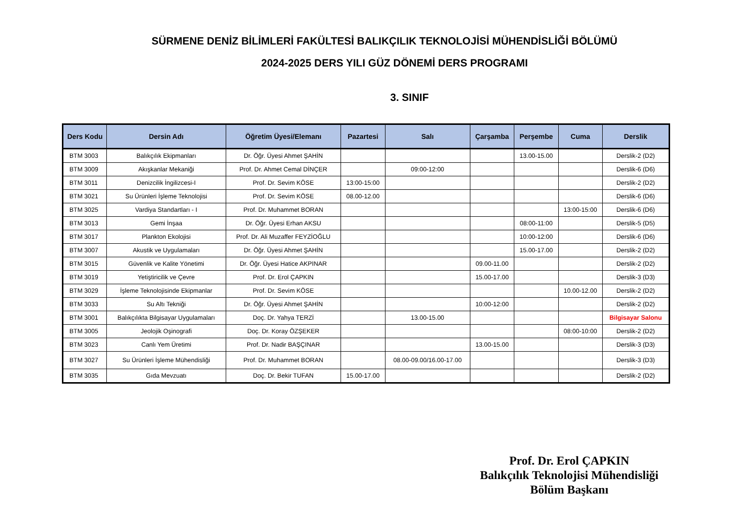SÜRMENE DENİZ BİLİMLERİ FAKÜLTESİ BALIKÇILIK TEKNOLOJİSİ MÜHENDİSLİĞİ BÖLÜMÜ
2024-2025 DERS YILI GÜZ DÖNEMİ DERS PROGRAMI
3. SINIF
| Ders Kodu | Dersin Adı | Öğretim Üyesi/Elemanı | Pazartesi | Salı | Çarşamba | Perşembe | Cuma | Derslik |
| --- | --- | --- | --- | --- | --- | --- | --- | --- |
| BTM 3003 | Balıkçılık Ekipmanları | Dr. Öğr. Üyesi Ahmet ŞAHİN | | | | 13.00-15.00 | | Derslik-2 (D2) |
| BTM 3009 | Akışkanlar Mekaniği | Prof. Dr. Ahmet Cemal DİNÇER | | 09:00-12:00 | | | | Derslik-6 (D6) |
| BTM 3011 | Denizcilik İngilizcesi-I | Prof. Dr. Sevim KÖSE | 13:00-15:00 | | | | | Derslik-2 (D2) |
| BTM 3021 | Su Ürünleri İşleme Teknolojisi | Prof. Dr. Sevim KÖSE | 08.00-12.00 | | | | | Derslik-6 (D6) |
| BTM 3025 | Vardiya Standartları - I | Prof. Dr. Muhammet BORAN | | | | | 13:00-15:00 | Derslik-6 (D6) |
| BTM 3013 | Gemi İnşaa | Dr. Öğr. Üyesi Erhan AKSU | | | | 08:00-11:00 | | Derslik-5 (D5) |
| BTM 3017 | Plankton Ekolojisi | Prof. Dr. Ali Muzaffer FEYZİOĞLU | | | | 10:00-12:00 | | Derslik-6 (D6) |
| BTM 3007 | Akustik ve Uygulamaları | Dr. Öğr. Üyesi Ahmet ŞAHİN | | | | 15.00-17.00 | | Derslik-2 (D2) |
| BTM 3015 | Güvenlik ve Kalite Yönetimi | Dr. Öğr. Üyesi Hatice AKPINAR | | | 09.00-11.00 | | | Derslik-2 (D2) |
| BTM 3019 | Yetiştiricilik ve Çevre | Prof. Dr. Erol ÇAPKIN | | | 15.00-17.00 | | | Derslik-3 (D3) |
| BTM 3029 | İşleme Teknolojisinde Ekipmanlar | Prof. Dr. Sevim KÖSE | | | | | 10.00-12.00 | Derslik-2 (D2) |
| BTM 3033 | Su Altı Tekniği | Dr. Öğr. Üyesi Ahmet ŞAHİN | | | 10:00-12:00 | | | Derslik-2 (D2) |
| BTM 3001 | Balıkçılıkta Bilgisayar Uygulamaları | Doç. Dr. Yahya TERZİ | | 13.00-15.00 | | | | Bilgisayar Salonu |
| BTM 3005 | Jeolojik Oşinografi | Doç. Dr. Koray ÖZŞEKER | | | | | 08:00-10:00 | Derslik-2 (D2) |
| BTM 3023 | Canlı Yem Üretimi | Prof. Dr. Nadir BAŞÇINAR | | | 13.00-15.00 | | | Derslik-3 (D3) |
| BTM 3027 | Su Ürünleri İşleme Mühendisliği | Prof. Dr. Muhammet BORAN | | 08.00-09.00/16.00-17.00 | | | | Derslik-3 (D3) |
| BTM 3035 | Gıda Mevzuatı | Doç. Dr. Bekir TUFAN | 15.00-17.00 | | | | | Derslik-2 (D2) |
Prof. Dr. Erol ÇAPKIN
Balıkçılık Teknolojisi Mühendisliği
Bölüm Başkanı